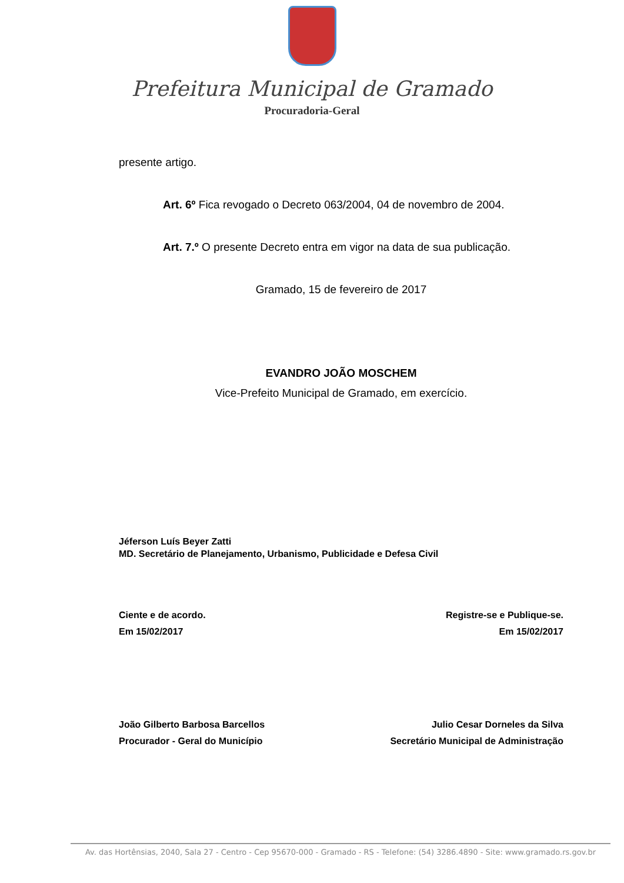Prefeitura Municipal de Gramado
Procuradoria-Geral
presente artigo.
Art. 6º Fica revogado o Decreto 063/2004, 04 de novembro de 2004.
Art. 7.º O presente Decreto entra em vigor na data de sua publicação.
Gramado, 15 de fevereiro de 2017
EVANDRO JOÃO MOSCHEM
Vice-Prefeito Municipal de Gramado, em exercício.
Jéferson Luís Beyer Zatti
MD. Secretário de Planejamento, Urbanismo, Publicidade e Defesa Civil
Ciente e de acordo.
Em 15/02/2017
Registre-se e Publique-se.
Em 15/02/2017
João Gilberto Barbosa Barcellos
Procurador - Geral do Município
Julio Cesar Dorneles da Silva
Secretário Municipal de Administração
Av. das Hortênsias, 2040, Sala 27 - Centro - Cep 95670-000 - Gramado - RS - Telefone: (54) 3286.4890 - Site: www.gramado.rs.gov.br